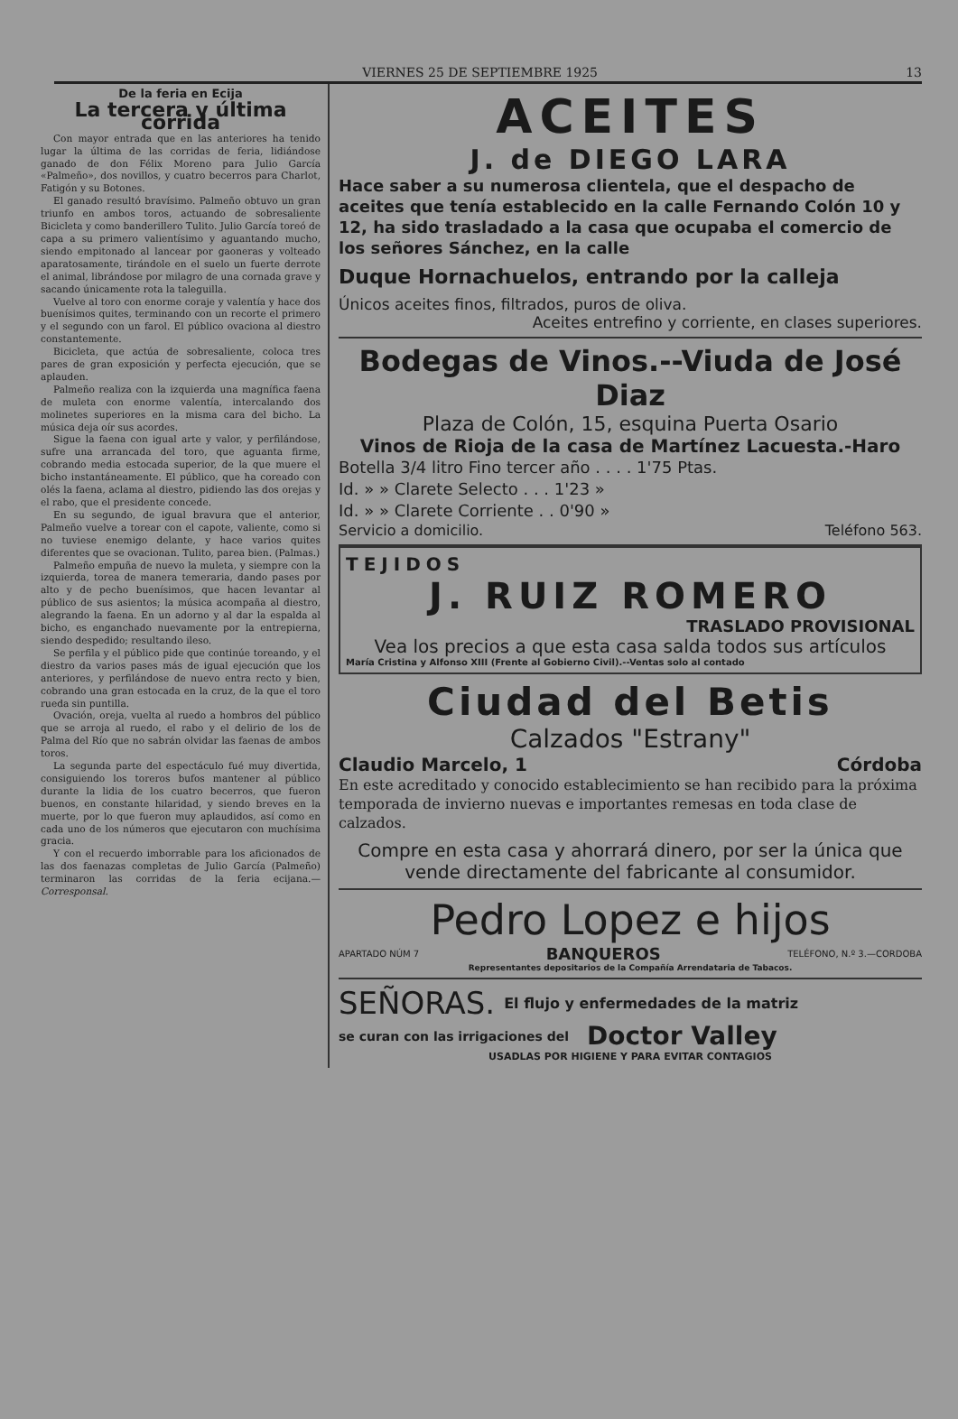VIERNES 25 DE SEPTIEMBRE 1925 13
De la feria en Ecija
La tercera y última corrida
Con mayor entrada que en las anteriores ha tenido lugar la última de las corridas de feria, lidiándose ganado de don Félix Moreno para Julio García «Palmeño», dos novillos, y cuatro becerros para Charlot, Fatigón y su Botones.
El ganado resultó bravísimo. Palmeño obtuvo un gran triunfo en ambos toros, actuando de sobresaliente Bicicleta y como banderillero Tulito. Julio García toreó de capa a su primero valientísimo y aguantando mucho, siendo empitonado al lancear por gaoneras y volteado aparatosamente, tirándole en el suelo un fuerte derrote el animal, librándose por milagro de una cornada grave y sacando únicamente rota la taleguilla.
Vuelve al toro con enorme coraje y valentía y hace dos buenísimos quites, terminando con un recorte el primero y el segundo con un farol. El público ovaciona al diestro constantemente.
Bicicleta, que actúa de sobresaliente, coloca tres pares de gran exposición y perfecta ejecución, que se aplauden.
Palmeño realiza con la izquierda una magnífica faena de muleta con enorme valentía, intercalando dos molinetes superiores en la misma cara del bicho. La música deja oír sus acordes.
Sigue la faena con igual arte y valor, y perfilándose, sufre una arrancada del toro, que aguanta firme, cobrando media estocada superior, de la que muere el bicho instantáneamente. El público, que ha coreado con olés la faena, aclama al diestro, pidiendo las dos orejas y el rabo, que el presidente concede.
En su segundo, de igual bravura que el anterior, Palmeño vuelve a torear con el capote, valiente, como si no tuviese enemigo delante, y hace varios quites diferentes que se ovacionan. Tulito, parea bien. (Palmas.)
Palmeño empuña de nuevo la muleta, y siempre con la izquierda, torea de manera temeraria, dando pases por alto y de pecho buenísimos, que hacen levantar al público de sus asientos; la música acompaña al diestro, alegrando la faena. En un adorno y al dar la espalda al bicho, es enganchado nuevamente por la entrepierna, siendo despedido; resultando ileso.
Se perfila y el público pide que continúe toreando, y el diestro da varios pases más de igual ejecución que los anteriores, y perfilándose de nuevo entra recto y bien, cobrando una gran estocada en la cruz, de la que el toro rueda sin puntilla.
Ovación, oreja, vuelta al ruedo a hombros del público que se arroja al ruedo, el rabo y el delirio de los de Palma del Río que no sabrán olvidar las faenas de ambos toros.
La segunda parte del espectáculo fué muy divertida, consiguiendo los toreros bufos mantener al público durante la lidia de los cuatro becerros, que fueron buenos, en constante hilaridad, y siendo breves en la muerte, por lo que fueron muy aplaudidos, así como en cada uno de los números que ejecutaron con muchísima gracia.
Y con el recuerdo imborrable para los aficionados de las dos faenazas completas de Julio García (Palmeño) terminaron las corridas de la feria ecijana.—Corresponsal.
ACEITES
J. de DIEGO LARA
Hace saber a su numerosa clientela, que el despacho de aceites que tenía establecido en la calle Fernando Colón 10 y 12, ha sido trasladado a la casa que ocupaba el comercio de los señores Sánchez, en la calle
Duque Hornachuelos, entrando por la calleja
Únicos aceites finos, filtrados, puros de oliva.
Aceites entrefino y corriente, en clases superiores.
Bodegas de Vinos.--Viuda de José Diaz
Plaza de Colón, 15, esquina Puerta Osario
Vinos de Rioja de la casa de Martínez Lacuesta.-Haro
Botella 3/4 litro Fino tercer año . . . . 1'75 Ptas.
Id. » » Clarete Selecto . . . 1'23 »
Id. » » Clarete Corriente . . 0'90 »
Servicio a domicilio. Teléfono 563.
TEJIDOS
J. RUIZ ROMERO
TRASLADO PROVISIONAL
Vea los precios a que esta casa salda todos sus artículos
María Cristina y Alfonso XIII (Frente al Gobierno Civil).--Ventas solo al contado
Ciudad del Betis
Calzados "Estrany"
Claudio Marcelo, 1 Córdoba
En este acreditado y conocido establecimiento se han recibido para la próxima temporada de invierno nuevas e importantes remesas en toda clase de calzados.
Compre en esta casa y ahorrará dinero, por ser la única que vende directamente del fabricante al consumidor.
Pedro Lopez e hijos
APARTADO NÚM 7 BANQUEROS TELÉFONO, N.º 3.—CORDOBA
Representantes depositarios de la Compañía Arrendataria de Tabacos.
SEÑORAS. El flujo y enfermedades de la matriz se curan con las irrigaciones del Doctor Valley
USADLAS POR HIGIENE Y PARA EVITAR CONTAGIOS